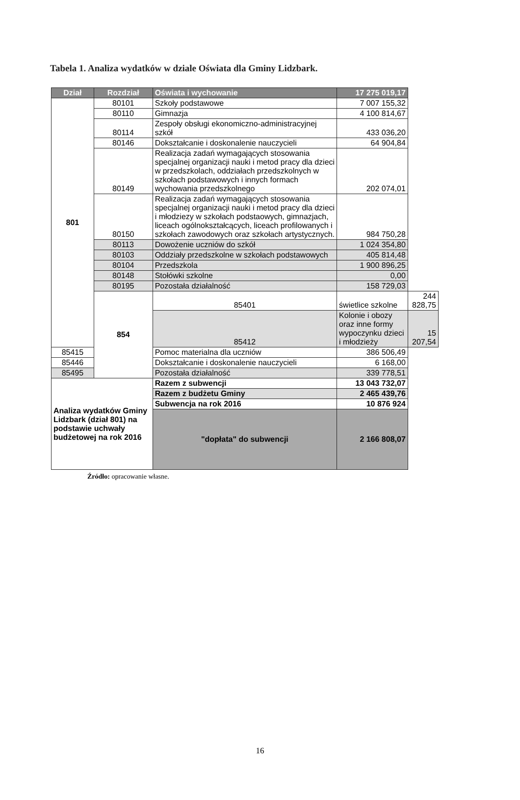Tabela 1. Analiza wydatków w dziale Oświata dla Gminy Lidzbark.
| Dział | Rozdział | Oświata i wychowanie | 17 275 019,17 | |
| --- | --- | --- | --- | --- |
| 801 | 80101 | Szkoły podstawowe | 7 007 155,32 | |
| | 80110 | Gimnazja | 4 100 814,67 | |
| | 80114 | Zespoły obsługi ekonomiczno-administracyjnej szkół | 433 036,20 | |
| | 80146 | Dokształcanie i doskonalenie nauczycieli | 64 904,84 | |
| | 80149 | Realizacja zadań wymagających stosowania specjalnej organizacji nauki i metod pracy dla dzieci w przedszkolach, oddziałach przedszkolnych w szkołach podstawowych i innych formach wychowania przedszkolnego | 202 074,01 | |
| | 80150 | Realizacja zadań wymagających stosowania specjalnej organizacji nauki i metod pracy dla dzieci i młodziezy w szkołach podstaowych, gimnazjach, liceach ogólnokształcących, liceach profilowanych i szkołach zawodowych oraz szkołach artystycznych. | 984 750,28 | |
| | 80113 | Dowożenie uczniów do szkół | 1 024 354,80 | |
| | 80103 | Oddziały przedszkolne w szkołach podstawowych | 405 814,48 | |
| | 80104 | Przedszkola | 1 900 896,25 | |
| | 80148 | Stołówki szkolne | 0,00 | |
| | 80195 | Pozostała działalność | 158 729,03 | |
| | 854 | 85401 | świetlice szkolne | 244 828,75 |
| | | 85412 | Kolonie i obozy oraz inne formy wypoczynku dzieci i młodzieży | 15 207,54 |
| 85415 | | Pomoc materialna dla uczniów | 386 506,49 | |
| 85446 | | Dokształcanie i doskonalenie nauczycieli | 6 168,00 | |
| 85495 | | Pozostała działalność | 339 778,51 | |
| Analiza wydatków Gminy Lidzbark (dział 801) na podstawie uchwały budżetowej na rok 2016 | | Razem z subwencji | 13 043 732,07 | |
| | | Razem z budżetu Gminy | 2 465 439,76 | |
| | | Subwencja na rok 2016 | 10 876 924 | |
| | | "dopłata" do subwencji | 2 166 808,07 | |
Źródło: opracowanie własne.
16